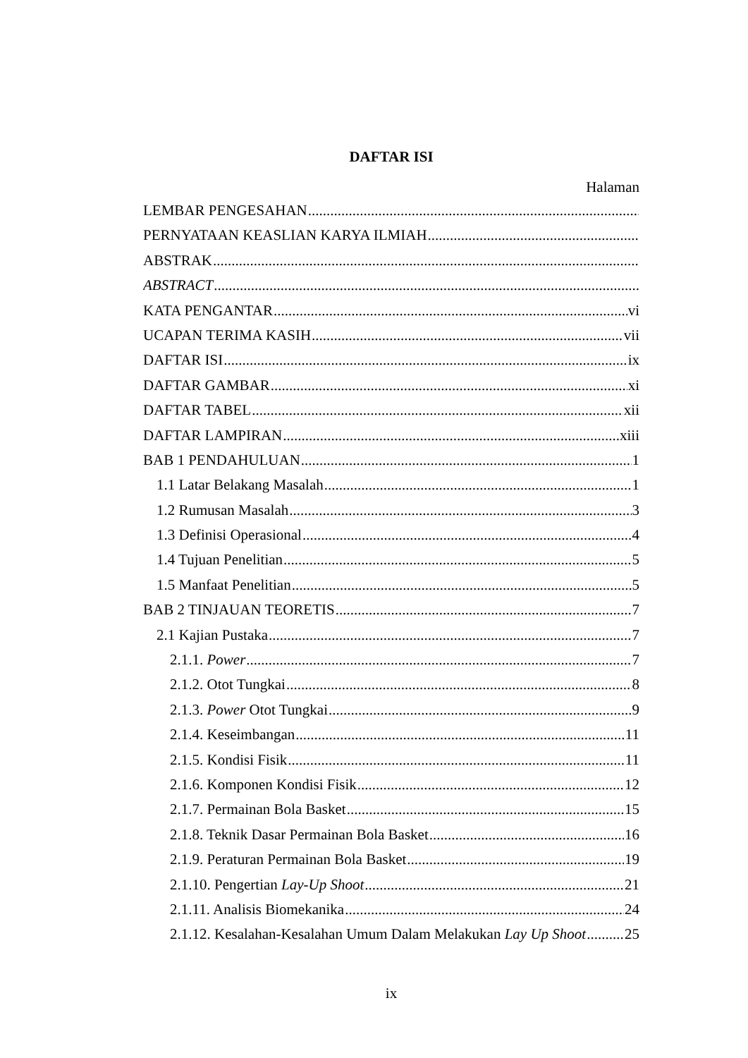DAFTAR ISI
Halaman
LEMBAR PENGESAHAN
PERNYATAAN KEASLIAN KARYA ILMIAH
ABSTRAK
ABSTRACT
KATA PENGANTAR vi
UCAPAN TERIMA KASIH vii
DAFTAR ISI ix
DAFTAR GAMBAR xi
DAFTAR TABEL xii
DAFTAR LAMPIRAN xiii
BAB 1 PENDAHULUAN 1
1.1 Latar Belakang Masalah 1
1.2 Rumusan Masalah 3
1.3 Definisi Operasional 4
1.4 Tujuan Penelitian 5
1.5 Manfaat Penelitian 5
BAB 2 TINJAUAN TEORETIS 7
2.1 Kajian Pustaka 7
2.1.1. Power 7
2.1.2. Otot Tungkai 8
2.1.3. Power Otot Tungkai 9
2.1.4. Keseimbangan 11
2.1.5. Kondisi Fisik 11
2.1.6. Komponen Kondisi Fisik 12
2.1.7. Permainan Bola Basket 15
2.1.8. Teknik Dasar Permainan Bola Basket 16
2.1.9. Peraturan Permainan Bola Basket 19
2.1.10. Pengertian Lay-Up Shoot 21
2.1.11. Analisis Biomekanika 24
2.1.12. Kesalahan-Kesalahan Umum Dalam Melakukan Lay Up Shoot 25
ix